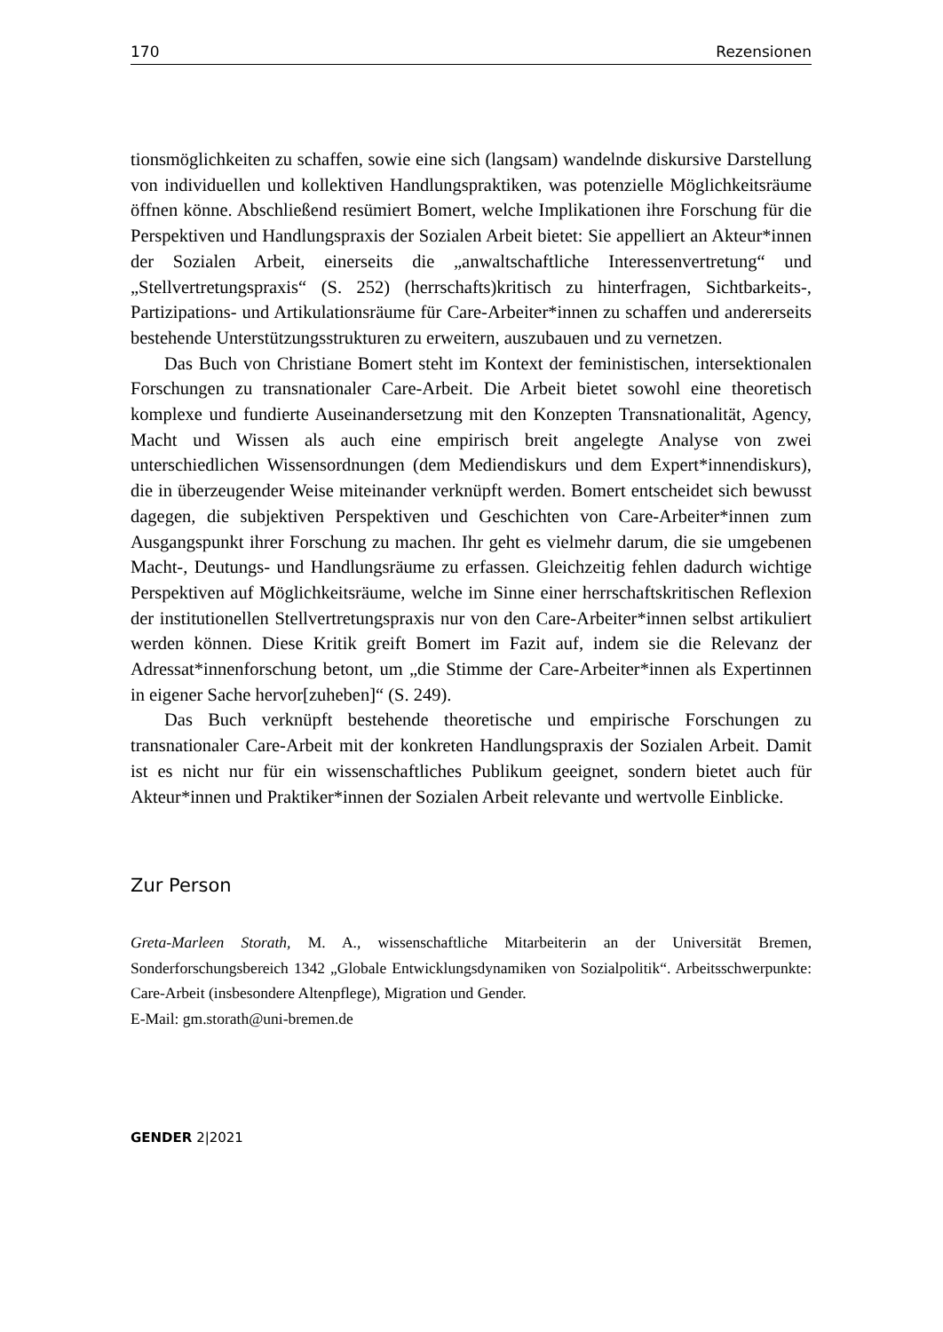170 Rezensionen
tionsmöglichkeiten zu schaffen, sowie eine sich (langsam) wandelnde diskursive Darstellung von individuellen und kollektiven Handlungspraktiken, was potenzielle Möglichkeitsräume öffnen könne. Abschließend resümiert Bomert, welche Implikationen ihre Forschung für die Perspektiven und Handlungspraxis der Sozialen Arbeit bietet: Sie appelliert an Akteur*innen der Sozialen Arbeit, einerseits die „anwaltschaftliche Interessenvertretung“ und „Stellvertretungspraxis“ (S. 252) (herrschafts)kritisch zu hinterfragen, Sichtbarkeits-, Partizipations- und Artikulationsräume für Care-Arbeiter*innen zu schaffen und andererseits bestehende Unterstützungsstrukturen zu erweitern, auszubauen und zu vernetzen.
Das Buch von Christiane Bomert steht im Kontext der feministischen, intersektionalen Forschungen zu transnationaler Care-Arbeit. Die Arbeit bietet sowohl eine theoretisch komplexe und fundierte Auseinandersetzung mit den Konzepten Transnationalität, Agency, Macht und Wissen als auch eine empirisch breit angelegte Analyse von zwei unterschiedlichen Wissensordnungen (dem Mediendiskurs und dem Expert*innendiskurs), die in überzeugender Weise miteinander verknüpft werden. Bomert entscheidet sich bewusst dagegen, die subjektiven Perspektiven und Geschichten von Care-Arbeiter*innen zum Ausgangspunkt ihrer Forschung zu machen. Ihr geht es vielmehr darum, die sie umgebenen Macht-, Deutungs- und Handlungsräume zu erfassen. Gleichzeitig fehlen dadurch wichtige Perspektiven auf Möglichkeitsräume, welche im Sinne einer herrschaftskritischen Reflexion der institutionellen Stellvertretungspraxis nur von den Care-Arbeiter*innen selbst artikuliert werden können. Diese Kritik greift Bomert im Fazit auf, indem sie die Relevanz der Adressat*innenforschung betont, um „die Stimme der Care-Arbeiter*innen als Expertinnen in eigener Sache hervor[zuheben]“ (S. 249).
Das Buch verknüpft bestehende theoretische und empirische Forschungen zu transnationaler Care-Arbeit mit der konkreten Handlungspraxis der Sozialen Arbeit. Damit ist es nicht nur für ein wissenschaftliches Publikum geeignet, sondern bietet auch für Akteur*innen und Praktiker*innen der Sozialen Arbeit relevante und wertvolle Einblicke.
Zur Person
Greta-Marleen Storath, M. A., wissenschaftliche Mitarbeiterin an der Universität Bremen, Sonderforschungsbereich 1342 „Globale Entwicklungsdynamiken von Sozialpolitik“. Arbeitsschwerpunkte: Care-Arbeit (insbesondere Altenpflege), Migration und Gender.
E-Mail: gm.storath@uni-bremen.de
GENDER 2|2021